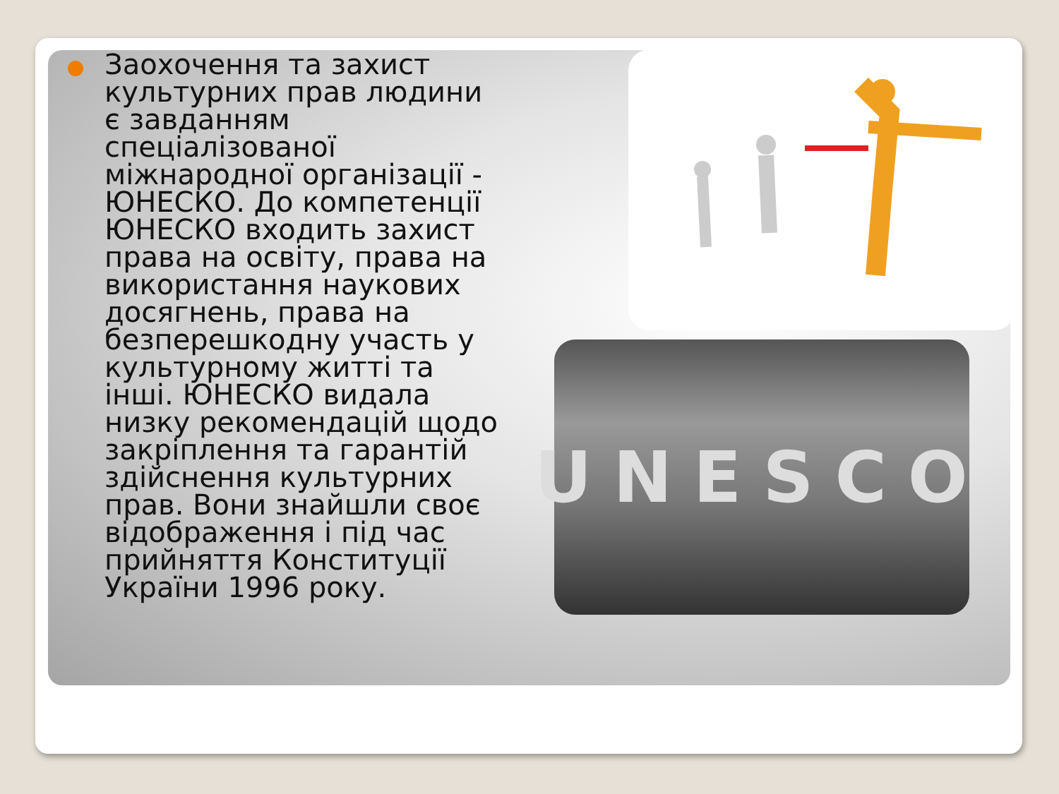Заохочення та захист культурних прав людини є завданням спеціалізованої міжнародної організації - ЮНЕСКО. До компетенції ЮНЕСКО входить захист права на освіту, права на використання наукових досягнень, права на безперешкодну участь у культурному житті та інші. ЮНЕСКО видала низку рекомендацій щодо закріплення та гарантій здійснення культурних прав. Вони знайшли своє відображення і під час прийняття Конституції України 1996 року.
UNESCO